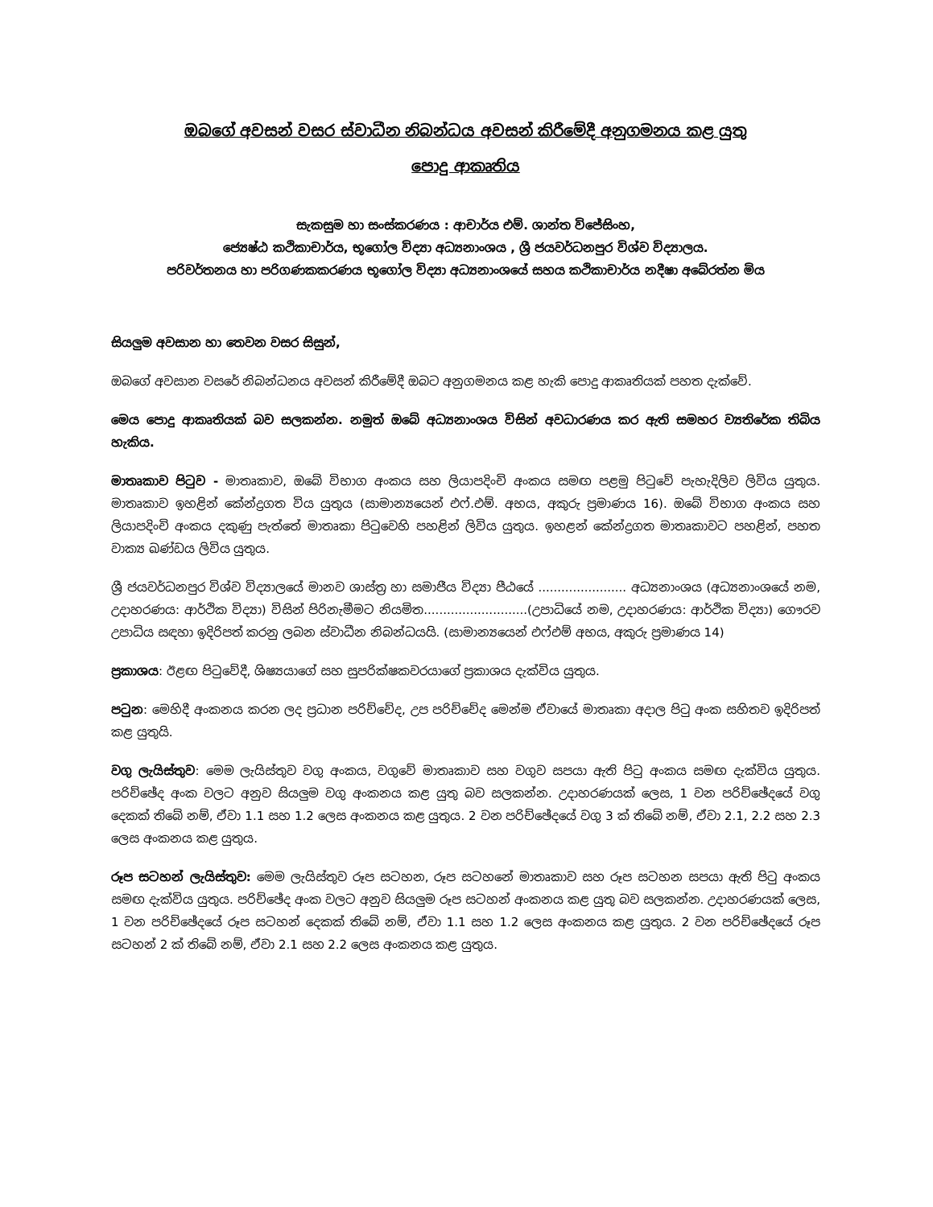ඔබගේ අවසන් වසර ස්වාධීන නිබන්ධය අවසන් කිරීමේදී අනුගමනය කළ යුතු
පොදු ආකෘතිය
සැකසුම හා සංස්කරණය : ආචාර්ය එම්. ශාන්ත විජේසිංහ,
ජ්‍යෙෂ්ඨ කථිකාචාර්ය, භූගෝල විද්‍යා අධ්‍යනාංශය , ශ්‍රී ජයවර්ධනපුර විශ්ව විද්‍යාලය.
පරිවර්තනය හා පරිගණකකරණය භූගෝල විද්‍යා අධ්‍යනාංශයේ සහය කථිකාචාර්ය නදීෂා අබේරත්න මිය
සියලුම අවසාන හා තෙවන වසර සිසුන්,
ඔබගේ අවසාන වසරේ නිබන්ධනය අවසන් කිරීමේදී ඔබට අනුගමනය කළ හැකි පොදු ආකෘතියක් පහත දැක්වේ.
මෙය පොදු ආකෘතියක් බව සලකන්න. නමුත් ඔබේ අධ්‍යනාංශය විසින් අවධාරණය කර ඇති සමහර ව්‍යතිරේක තිබිය හැකිය.
මාතෘකාව පිටුව - මාතෘකාව, ඔබේ විභාග අංකය සහ ලියාපදිංචි අංකය සමඟ පළමු පිටුවේ පැහැදිලිව ලිවිය යුතුය. මාතෘකාව ඉහළින් කේන්ද්‍රගත විය යුතුය (සාමාන්‍යයෙන් එෆ්.එම්. අභය, අකුරු ප්‍රමාණය 16). ඔබේ විභාග අංකය සහ ලියාපදිංචි අංකය දකුණු පැත්තේ මාතෘකා පිටුවෙහි පහළින් ලිවිය යුතුය. ඉහළන් කේන්ද්‍රගත මාතෘකාවට පහළින්, පහත වාක්‍ය ඛණ්ඩය ලිවිය යුතුය.
ශ්‍රී ජයවර්ධනපුර විශ්ව විද්‍යාලයේ මානව ශාස්ත්‍ර හා සමාජීය විද්‍යා පීඨයේ ....................... අධ්‍යනාංශය (අධ්‍යනාංශයේ නම, උදාහරණය: ආර්ථික විද්‍යා) විසින් පිරිනැමීමට නියමිත...........................(උපාධියේ නම, උදාහරණය: ආර්ථික විද්‍යා) ගෞරව උපාධිය සඳහා ඉදිරිපත් කරනු ලබන ස්වාධීන නිබන්ධයයි. (සාමාන්‍යයෙන් එෆ්එම් අභය, අකුරු ප්‍රමාණය 14)
ප්‍රකාශය: ඊළඟ පිටුවේදී, ශිෂ්‍යයාගේ සහ සුපරික්ෂකවරයාගේ ප්‍රකාශය දැක්විය යුතුය.
පටුන: මෙහිදී අංකනය කරන ලද ප්‍රධාන පරිච්චේද, උප පරිච්චේද මෙන්ම ඒවායේ මාතෘකා අදාල පිටු අංක සහිතව ඉදිරිපත් කළ යුතුයි.
වගු ලැයිස්තුව: මෙම ලැයිස්තුව වගු අංකය, වගුවේ මාතෘකාව සහ වගුව සපයා ඇති පිටු අංකය සමඟ දැක්විය යුතුය. පරිච්ඡේද අංක වලට අනුව සියලුම වගු අංකනය කළ යුතු බව සලකන්න. උදාහරණයක් ලෙස, 1 වන පරිච්ඡේදයේ වගු දෙකක් තිබේ නම්, ඒවා 1.1 සහ 1.2 ලෙස අංකනය කළ යුතුය. 2 වන පරිච්ඡේදයේ වගු 3 ක් තිබේ නම්, ඒවා 2.1, 2.2 සහ 2.3 ලෙස අංකනය කළ යුතුය.
රූප සටහන් ලැයිස්තුව: මෙම ලැයිස්තුව රූප සටහන, රූප සටහනේ මාතෘකාව සහ රූප සටහන සපයා ඇති පිටු අංකය සමඟ දැක්විය යුතුය. පරිච්ඡේද අංක වලට අනුව සියලුම රූප සටහන් අංකනය කළ යුතු බව සලකන්න. උදාහරණයක් ලෙස, 1 වන පරිච්ඡේදයේ රූප සටහන් දෙකක් තිබේ නම්, ඒවා 1.1 සහ 1.2 ලෙස අංකනය කළ යුතුය. 2 වන පරිච්ඡේදයේ රූප සටහන් 2 ක් තිබේ නම්, ඒවා 2.1 සහ 2.2 ලෙස අංකනය කළ යුතුය.